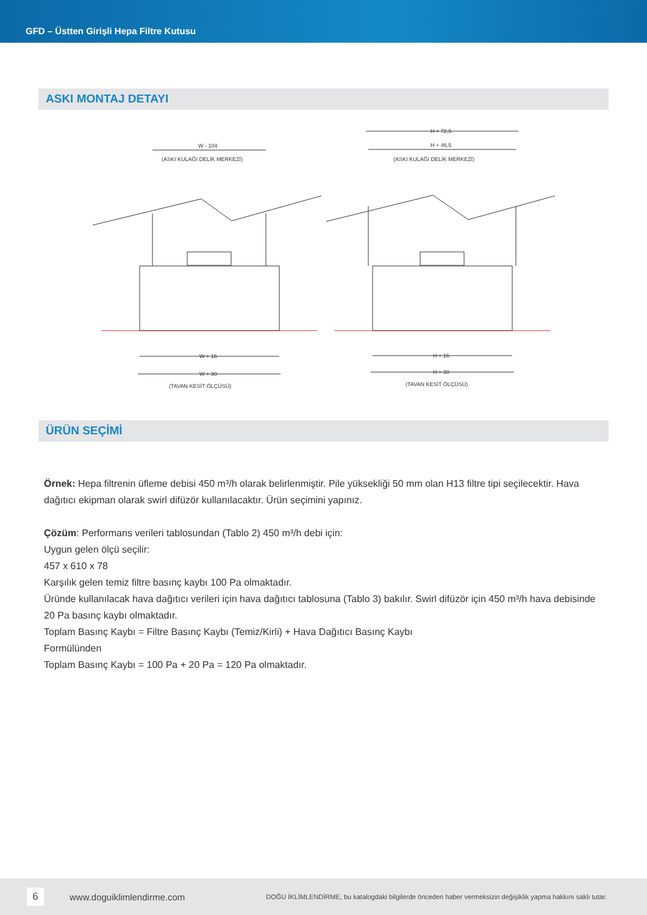GFD – Üstten Girişli Hepa Filtre Kutusu
ASKI MONTAJ DETAYI
W - 104
(ASKI KULAĞI DELİK MERKEZİ)
H + 72,5
H + 46,5
(ASKI KULAĞI DELİK MERKEZİ)
W + 16
W + 30
(TAVAN KESİT ÖLÇÜSÜ)
H + 16
H + 30
(TAVAN KESİT ÖLÇÜSÜ)
ÜRÜN SEÇİMİ
Örnek: Hepa filtrenin üfleme debisi 450 m³/h olarak belirlenmiştir. Pile yüksekliği 50 mm olan H13 filtre tipi seçilecektir. Hava dağıtıcı ekipman olarak swirl difüzör kullanılacaktır. Ürün seçimini yapınız.
Çözüm: Performans verileri tablosundan (Tablo 2) 450 m³/h debi için:
Uygun gelen ölçü seçilir:
457 x 610 x 78
Karşılık gelen temiz filtre basınç kaybı 100 Pa olmaktadır.
Üründe kullanılacak hava dağıtıcı verileri için hava dağıtıcı tablosuna (Tablo 3) bakılır. Swirl difüzör için 450 m³/h hava debisinde 20 Pa basınç kaybı olmaktadır.
Toplam Basınç Kaybı = Filtre Basınç Kaybı (Temiz/Kirli) + Hava Dağıtıcı Basınç Kaybı
Formülünden
Toplam Basınç Kaybı = 100 Pa + 20 Pa = 120 Pa olmaktadır.
6
www.doguiklimlendirme.com
DOĞU İKLİMLENDİRME, bu katalogdaki bilgilerde önceden haber vermeksizin değişiklik yapma hakkını saklı tutar.